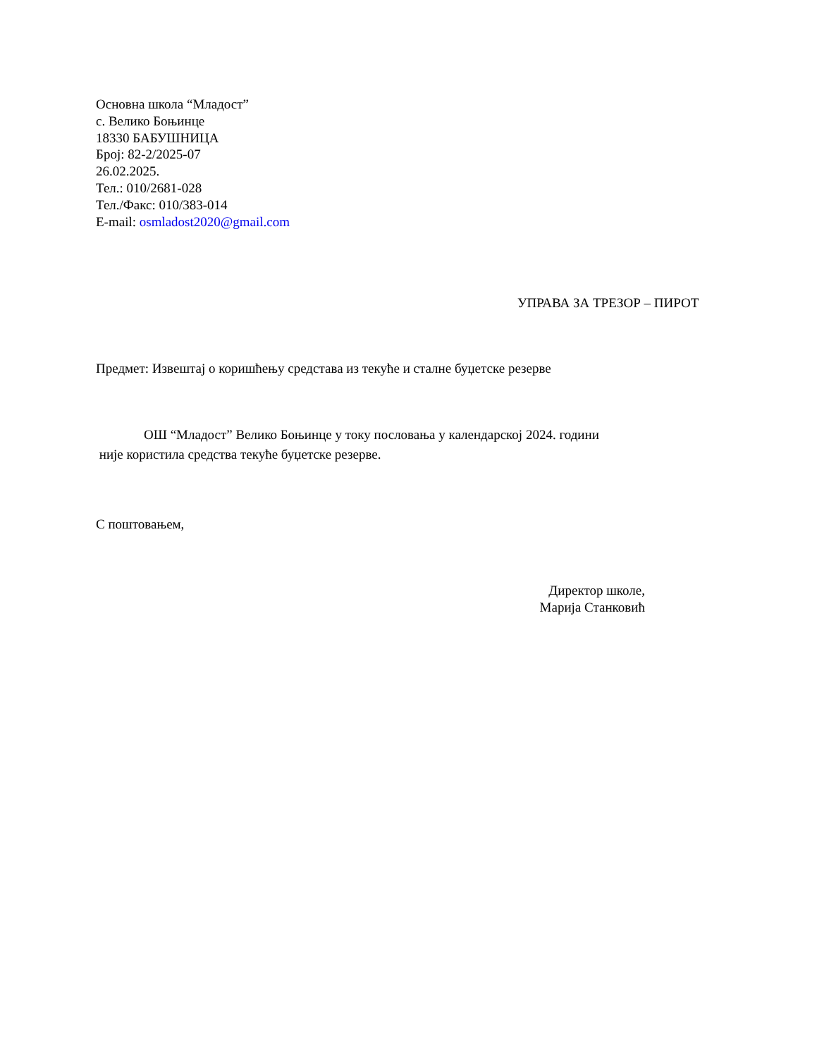Основна школа “Младост”
с. Велико Боњинце
18330 БАБУШНИЦА
Број: 82-2/2025-07
26.02.2025.
Тел.: 010/2681-028
Тел./Факс: 010/383-014
E-mail: osmladost2020@gmail.com
УПРАВА ЗА ТРЕЗОР – ПИРОТ
Предмет: Извештај о коришћењу средстава из текуће и сталне буџетске резерве
ОШ “Младост” Велико Боњинце у току пословања у календарској 2024. години
није користила средства текуће буџетске резерве.
С поштовањем,
Директор школе,
Марија Станковић